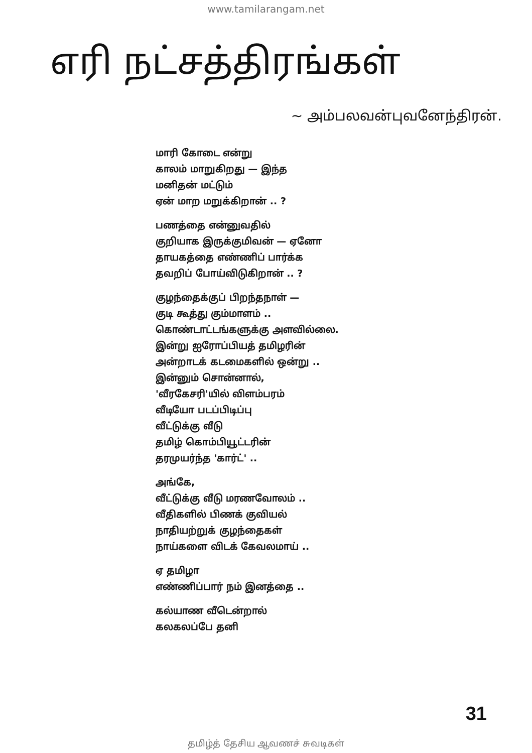www.tamilarangam.net
எரி நட்சத்திரங்கள்
~ அம்பலவன்புவனேந்திரன்.
மாரி கோடை என்று
காலம் மாறுகிறது — இந்த
மனிதன் மட்டும்
ஏன் மாற மறுக்கிறான் .. ?
பணத்தை என்னுவதில்
குறியாக இருக்குமிவன் — ஏனோ
தாயகத்தை எண்ணிப் பார்க்க
தவறிப் போய்விடுகிறான் .. ?
குழந்தைக்குப் பிறந்தநாள் —
குடி கூத்து கும்மாளம் ..
கொண்டாட்டங்களுக்கு அளவில்லை.
இன்று ஐரோப்பியத் தமிழரின்
அன்றாடக் கடமைகளில் ஒன்று ..
இன்னும் சொன்னால்,
'வீரகேசரி'யில் விளம்பரம்
வீடியோ படப்பிடிப்பு
வீட்டுக்கு வீடு
தமிழ் கொம்பியூட்டரின்
தரமுயர்ந்த 'கார்ட்' ..
அங்கே,
வீட்டுக்கு வீடு மரணவோலம் ..
வீதிகளில் பிணக் குவியல்
நாதியற்றுக் குழந்தைகள்
நாய்களை விடக் கேவலமாய் ..
ஏ தமிழா
எண்ணிப்பார் நம் இனத்தை ..
கல்யாண வீடென்றால்
கலகலப்பே தனி
31
தமிழ்த் தேசிய ஆவணச் சுவடிகள்